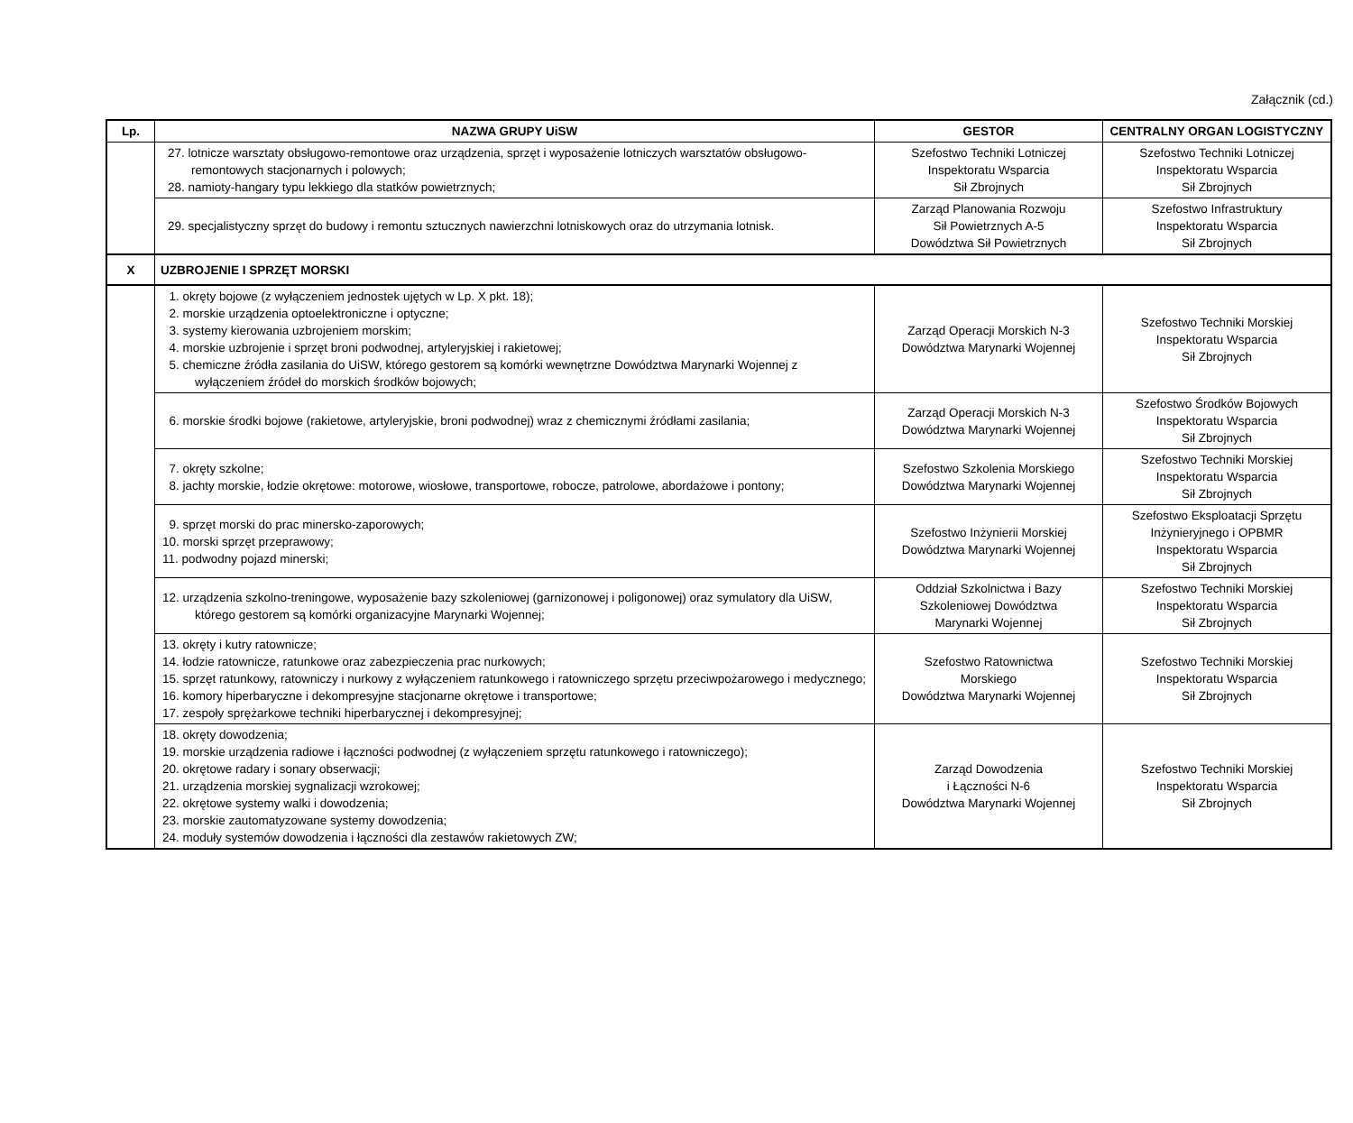Załącznik (cd.)
| Lp. | NAZWA GRUPY UiSW | GESTOR | CENTRALNY ORGAN LOGISTYCZNY |
| --- | --- | --- | --- |
| | 27. lotnicze warsztaty obsługowo-remontowe oraz urządzenia, sprzęt i wyposażenie lotniczych warsztatów obsługowo-remontowych stacjonarnych i polowych; 28. namioty-hangary typu lekkiego dla statków powietrznych; | Szefostwo Techniki Lotniczej Inspektoratu Wsparcia Sił Zbrojnych | Szefostwo Techniki Lotniczej Inspektoratu Wsparcia Sił Zbrojnych |
| | 29. specjalistyczny sprzęt do budowy i remontu sztucznych nawierzchni lotniskowych oraz do utrzymania lotnisk. | Zarząd Planowania Rozwoju Sił Powietrznych A-5 Dowództwa Sił Powietrznych | Szefostwo Infrastruktury Inspektoratu Wsparcia Sił Zbrojnych |
| X | UZBROJENIE I SPRZĘT MORSKI | | |
| | 1. okręty bojowe (z wyłączeniem jednostek ujętych w Lp. X pkt. 18); 2. morskie urządzenia optoelektroniczne i optyczne; 3. systemy kierowania uzbrojeniem morskim; 4. morskie uzbrojenie i sprzęt broni podwodnej, artyleryjskiej i rakietowej; 5. chemiczne źródła zasilania do UiSW, którego gestorem są komórki wewnętrzne Dowództwa Marynarki Wojennej z wyłączeniem źródeł do morskich środków bojowych; | Zarząd Operacji Morskich N-3 Dowództwa Marynarki Wojennej | Szefostwo Techniki Morskiej Inspektoratu Wsparcia Sił Zbrojnych |
| | 6. morskie środki bojowe (rakietowe, artyleryjskie, broni podwodnej) wraz z chemicznymi źródłami zasilania; | Zarząd Operacji Morskich N-3 Dowództwa Marynarki Wojennej | Szefostwo Środków Bojowych Inspektoratu Wsparcia Sił Zbrojnych |
| | 7. okręty szkolne; 8. jachty morskie, łodzie okrętowe: motorowe, wiosłowe, transportowe, robocze, patrolowe, abordażowe i pontony; | Szefostwo Szkolenia Morskiego Dowództwa Marynarki Wojennej | Szefostwo Techniki Morskiej Inspektoratu Wsparcia Sił Zbrojnych |
| | 9. sprzęt morski do prac minersko-zaporowych; 10. morski sprzęt przeprawowy; 11. podwodny pojazd minerski; | Szefostwo Inżynierii Morskiej Dowództwa Marynarki Wojennej | Szefostwo Eksploatacji Sprzętu Inżynieryjnego i OPBMR Inspektoratu Wsparcia Sił Zbrojnych |
| | 12. urządzenia szkolno-treningowe, wyposażenie bazy szkoleniowej (garnizonowej i poligonowej) oraz symulatory dla UiSW, którego gestorem są komórki organizacyjne Marynarki Wojennej; | Oddział Szkolnictwa i Bazy Szkoleniowej Dowództwa Marynarki Wojennej | Szefostwo Techniki Morskiej Inspektoratu Wsparcia Sił Zbrojnych |
| | 13. okręty i kutry ratownicze; 14. łodzie ratownicze, ratunkowe oraz zabezpieczenia prac nurkowych; 15. sprzęt ratunkowy, ratowniczy i nurkowy z wyłączeniem ratunkowego i ratowniczego sprzętu przeciwpożarowego i medycznego; 16. komory hiperbaryczne i dekompresyjne stacjonarne okrętowe i transportowe; 17. zespoły sprężarkowe techniki hiperbarycznej i dekompresyjnej; | Szefostwo Ratownictwa Morskiego Dowództwa Marynarki Wojennej | Szefostwo Techniki Morskiej Inspektoratu Wsparcia Sił Zbrojnych |
| | 18. okręty dowodzenia; 19. morskie urządzenia radiowe i łączności podwodnej (z wyłączeniem sprzętu ratunkowego i ratowniczego); 20. okrętowe radary i sonary obserwacji; 21. urządzenia morskiej sygnalizacji wzrokowej; 22. okrętowe systemy walki i dowodzenia; 23. morskie zautomatyzowane systemy dowodzenia; 24. moduły systemów dowodzenia i łączności dla zestawów rakietowych ZW; | Zarząd Dowodzenia i Łączności N-6 Dowództwa Marynarki Wojennej | Szefostwo Techniki Morskiej Inspektoratu Wsparcia Sił Zbrojnych |